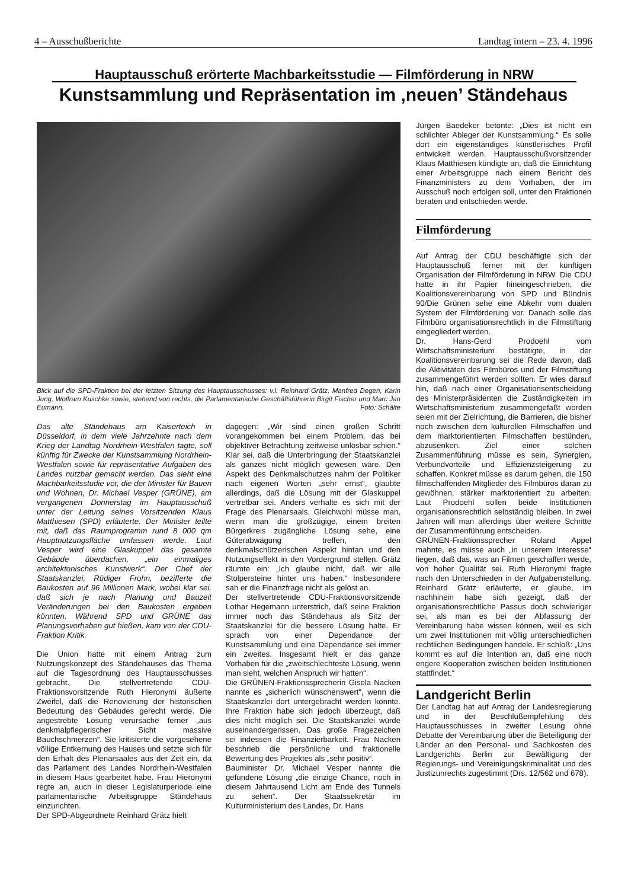4 – Ausschußberichte Landtag intern – 23. 4. 1996
Hauptausschuß erörterte Machbarkeitsstudie — Filmförderung in NRW
Kunstsammlung und Repräsentation im ‚neuen’ Ständehaus
Blick auf die SPD-Fraktion bei der letzten Sitzung des Hauptausschusses: v.l. Reinhard Grätz, Manfred Degen, Karin Jung, Wolfram Kuschke sowie, stehend von rechts, die Parlamentarische Geschäftsführerin Birgit Fischer und Marc Jan Eumann. Foto: Schälte
Das alte Ständehaus am Kaiserteich in Düsseldorf, in dem viele Jahrzehnte nach dem Krieg der Landtag Nordrhein-Westfalen tagte, soll künftig für Zwecke der Kunstsammlung Nordrhein-Westfalen sowie für repräsentative Aufgaben des Landes nutzbar gemacht werden. Das sieht eine Machbarkeitsstudie vor, die der Minister für Bauen und Wohnen, Dr. Michael Vesper (GRÜNE), am vergangenen Donnerstag im Hauptausschuß unter der Leitung seines Vorsitzenden Klaus Matthiesen (SPD) erläuterte. Der Minister teilte mit, daß das Raumprogramm rund 8 000 qm Hauptnutzungsfläche umfassen werde. Laut Vesper wird eine Glaskuppel das gesamte Gebäude überdachen, „ein einmaliges architektonisches Kunstwerk“. Der Chef der Staatskanzlei, Rüdiger Frohn, bezifferte die Baukosten auf 96 Millionen Mark, wobei klar sei, daß sich je nach Planung und Bauzeit Veränderungen bei den Baukosten ergeben könnten. Während SPD und GRÜNE das Planungsvorhaben gut hießen, kam von der CDU-Fraktion Kritik.
Die Union hatte mit einem Antrag zum Nutzungskonzept des Ständehauses das Thema auf die Tagesordnung des Hauptausschusses gebracht. Die stellvertretende CDU-Fraktionsvorsitzende Ruth Hieronymi äußerte Zweifel, daß die Renovierung der historischen Bedeutung des Gebäudes gerecht werde. Die angestrebte Lösung verursache ferner „aus denkmalpflegerischer Sicht massive Bauchschmerzen“. Sie kritisierte die vorgesehene völlige Entkernung des Hauses und setzte sich für den Erhalt des Plenarsaales aus der Zeit ein, da das Parlament des Landes Nordrhein-Westfalen in diesem Haus gearbeitet habe. Frau Hieronymi regte an, auch in dieser Legislaturperiode eine parlamentarische Arbeitsgruppe Ständehaus einzurichten.
Der SPD-Abgeordnete Reinhard Grätz hielt
dagegen: „Wir sind einen großen Schritt vorangekommen bei einem Problem, das bei objektiver Betrachtung zeitweise unlösbar schien.“ Klar sei, daß die Unterbringung der Staatskanzlei als ganzes nicht möglich gewesen wäre. Den Aspekt des Denkmalschutzes nahm der Politiker nach eigenen Worten „sehr ernst“, glaubte allerdings, daß die Lösung mit der Glaskuppel vertretbar sei. Anders verhalte es sich mit der Frage des Plenarsaals. Gleichwohl müsse man, wenn man die großzügige, einem breiten Bürgerkreis zugängliche Lösung sehe, eine Güterabwägung treffen, den denkmalschützerischen Aspekt hintan und den Nutzungseffekt in den Vordergrund stellen. Grätz räumte ein: „Ich glaube nicht, daß wir alle Stolpersteine hinter uns haben.“ Insbesondere sah er die Finanzfrage nicht als gelöst an.
Der stellvertretende CDU-Fraktionsvorsitzende Lothar Hegemann unterstrich, daß seine Fraktion immer noch das Ständehaus als Sitz der Staatskanzlei für die bessere Lösung halte. Er sprach von einer Dependance der Kunstsammlung und eine Dependance sei immer ein zweites. Insgesamt hielt er das ganze Vorhaben für die „zweitschlechteste Lösung, wenn man sieht, welchen Anspruch wir hatten“.
Die GRÜNEN-Fraktionssprecherin Gisela Nacken nannte es „sicherlich wünschenswert“, wenn die Staatskanzlei dort untergebracht werden könnte. Ihre Fraktion habe sich jedoch überzeugt, daß dies nicht möglich sei. Die Staatskanzlei würde auseinandergerissen. Das große Fragezeichen sei indessen die Finanzierbarkeit. Frau Nacken beschrieb die persönliche und fraktionelle Bewertung des Projektes als „sehr positiv“.
Bauminister Dr. Michael Vesper nannte die gefundene Lösung „die einzige Chance, noch in diesem Jahrtausend Licht am Ende des Tunnels zu sehen“. Der Staatssekretär im Kulturministerium des Landes, Dr. Hans
Jürgen Baedeker betonte: „Dies ist nicht ein schlichter Ableger der Kunstsammlung.“ Es solle dort ein eigenständiges künstlerisches Profil entwickelt werden. Hauptausschußvorsitzender Klaus Matthiesen kündigte an, daß die Einrichtung einer Arbeitsgruppe nach einem Bericht des Finanzministers zu dem Vorhaben, der im Ausschuß noch erfolgen soll, unter den Fraktionen beraten und entschieden werde.
Filmförderung
Auf Antrag der CDU beschäftigte sich der Hauptausschuß ferner mit der künftigen Organisation der Filmförderung in NRW. Die CDU hatte in ihr Papier hineingeschrieben, die Koalitionsvereinbarung von SPD und Bündnis 90/Die Grünen sehe eine Abkehr vom dualen System der Filmförderung vor. Danach solle das Filmbüro organisationsrechtlich in die Filmstiftung eingegliedert werden.
Dr. Hans-Gerd Prodoehl vom Wirtschaftsministerium bestätigte, in der Koalitionsvereinbarung sei die Rede davon, daß die Aktivitäten des Filmbüros und der Filmstiftung zusammengeführt werden sollten. Er wies darauf hin, daß nach einer Organisationsentscheidung des Ministerpräsidenten die Zuständigkeiten im Wirtschaftsministerium zusammengefaßt worden seien mit der Zielrichtung, die Barrieren, die bisher noch zwischen dem kulturellen Filmschaffen und dem marktorientierten Filmschaffen bestünden, abzusenken. Ziel einer solchen Zusammenführung müsse es sein, Synergien, Verbundvorteile und Effizienzsteigerung zu schaffen. Konkret müsse es darum gehen, die 150 filmschaffenden Mitglieder des Filmbüros daran zu gewöhnen, stärker marktorientiert zu arbeiten. Laut Prodoehl sollen beide Institutionen organisationsrechtlich selbständig bleiben. In zwei Jahren will man allerdings über weitere Schritte der Zusammenführung entscheiden.
GRÜNEN-Fraktionssprecher Roland Appel mahnte, es müsse auch „in unserem Interesse“ liegen, daß das, was an Filmen geschaffen werde, von hoher Qualität sei. Ruth Hieronymi fragte nach den Unterschieden in der Aufgabenstellung. Reinhard Grätz erläuterte, er glaube, im nachhinein habe sich gezeigt, daß der organisationsrechtliche Passus doch schwieriger sei, als man es bei der Abfassung der Vereinbarung habe wissen können, weil es sich um zwei Institutionen mit völlig unterschiedlichen rechtlichen Bedingungen handele. Er schloß: „Uns kommt es auf die Intention an, daß eine noch engere Kooperation zwischen beiden Institutionen stattfindet.“
Landgericht Berlin
Der Landtag hat auf Antrag der Landesregierung und in der Beschlußempfehlung des Hauptausschusses in zweiter Lesung ohne Debatte der Vereinbarung über die Beteiligung der Länder an den Personal- und Sachkosten des Landgerichts Berlin zur Bewältigung der Regierungs- und Vereinigungskriminalität und des Justizunrechts zugestimmt (Drs. 12/562 und 678).